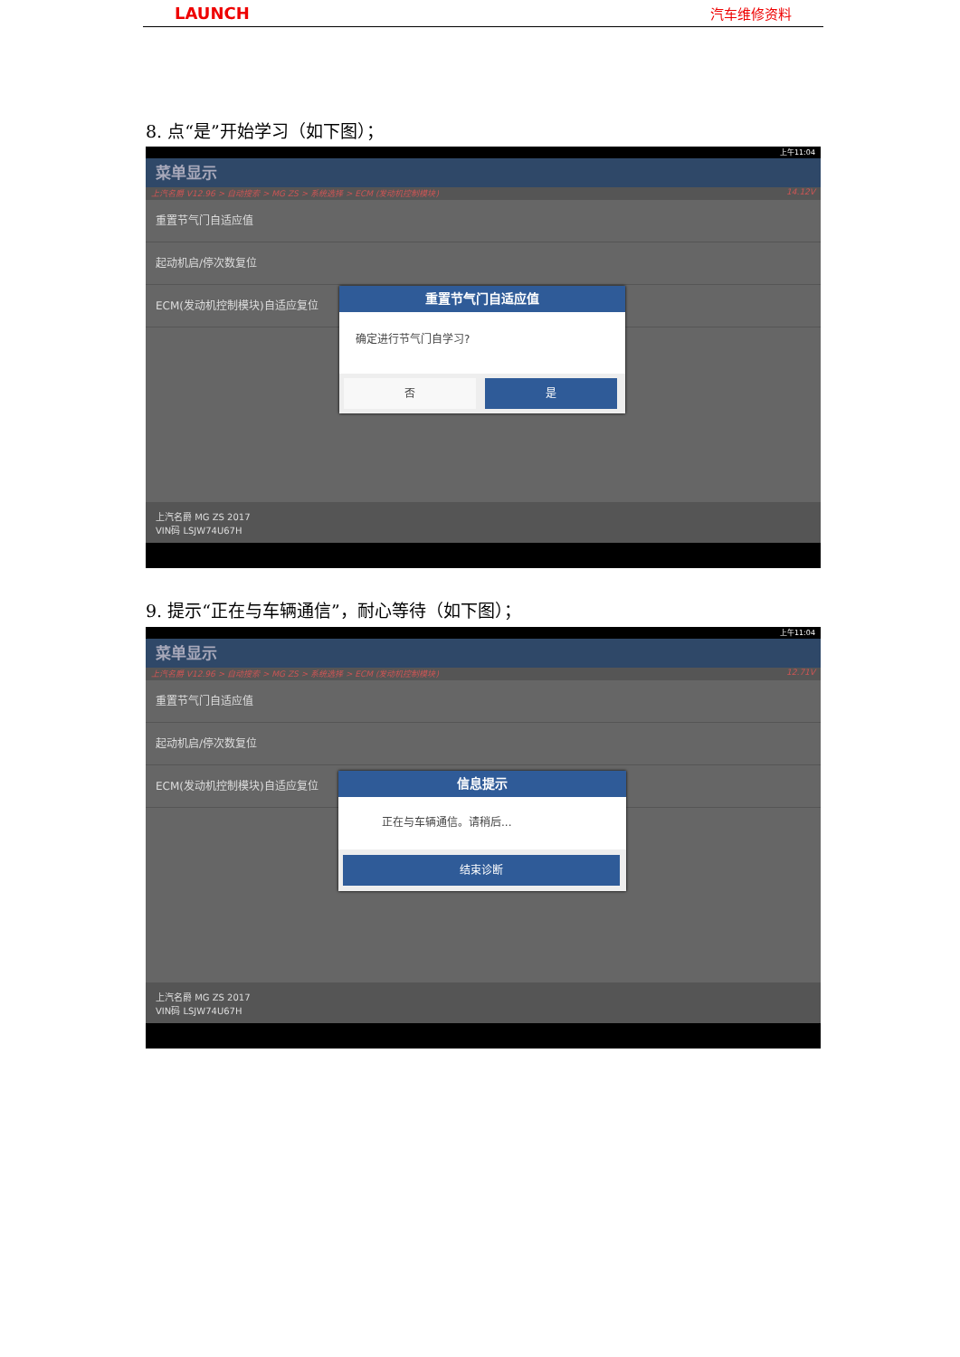LAUNCH 汽车维修资料
8. 点“是”开始学习（如下图）；
上午11:04
菜单显示
上汽名爵 V12.96 > 自动搜索 > MG ZS > 系统选择 > ECM (发动机控制模块) 14.12V
重置节气门自适应值
起动机启/停次数复位
ECM(发动机控制模块)自适应复位
上汽名爵 MG ZS 2017
VIN码 LSJW74U67H
重置节气门自适应值
确定进行节气门自学习?
否 是
9. 提示“正在与车辆通信”，耐心等待（如下图）；
上午11:04
菜单显示
上汽名爵 V12.96 > 自动搜索 > MG ZS > 系统选择 > ECM (发动机控制模块) 12.71V
重置节气门自适应值
起动机启/停次数复位
ECM(发动机控制模块)自适应复位
上汽名爵 MG ZS 2017
VIN码 LSJW74U67H
信息提示
正在与车辆通信。请稍后...
结束诊断